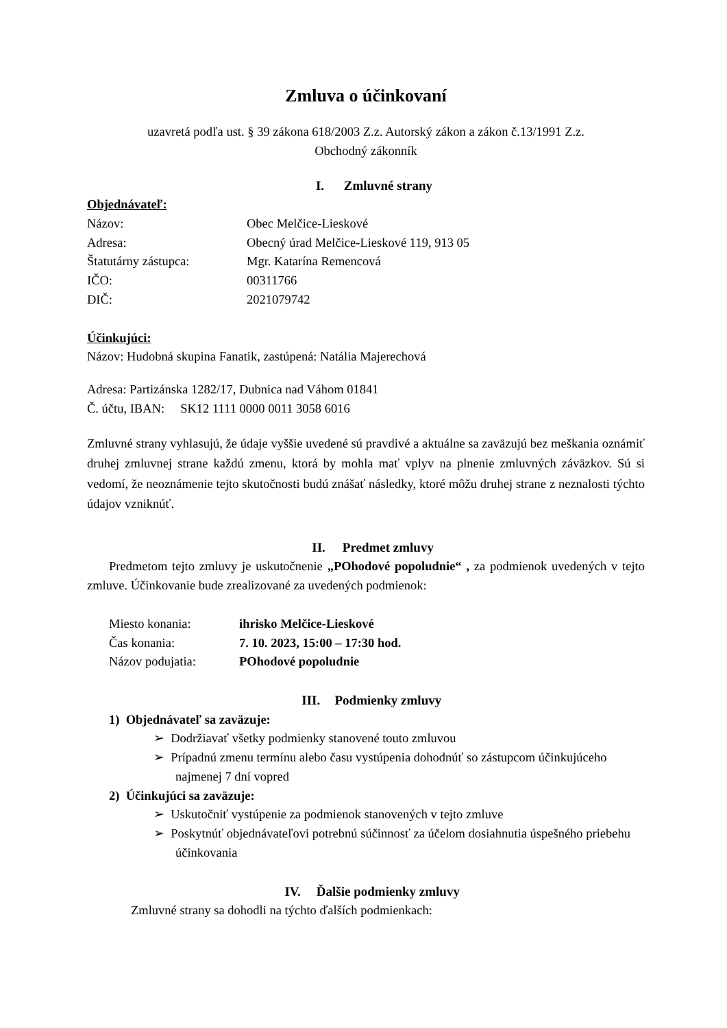Zmluva o účinkovaní
uzavretá podľa ust. § 39 zákona 618/2003 Z.z. Autorský zákon a zákon č.13/1991 Z.z.
Obchodný zákonník
I. Zmluvné strany
Objednávateľ:
Názov: Obec Melčice-Lieskové
Adresa: Obecný úrad Melčice-Lieskové 119, 913 05
Štatutárny zástupca: Mgr. Katarína Remencová
IČO: 00311766
DIČ: 2021079742
Účinkujúci:
Názov: Hudobná skupina Fanatik, zastúpená: Natália Majerechová
Adresa: Partizánska 1282/17, Dubnica nad Váhom 01841
Č. účtu, IBAN: SK12 1111 0000 0011 3058 6016
Zmluvné strany vyhlasujú, že údaje vyššie uvedené sú pravdivé a aktuálne sa zaväzujú bez meškania oznámiť druhej zmluvnej strane každú zmenu, ktorá by mohla mať vplyv na plnenie zmluvných záväzkov. Sú si vedomí, že neoznámenie tejto skutočnosti budú znášať následky, ktoré môžu druhej strane z neznalosti týchto údajov vzniknúť.
II. Predmet zmluvy
Predmetom tejto zmluvy je uskutočnenie „POhodové popoludnie“ , za podmienok uvedených v tejto zmluve. Účinkovanie bude zrealizované za uvedených podmienok:
Miesto konania: ihrisko Melčice-Lieskové
Čas konania: 7. 10. 2023, 15:00 – 17:30 hod.
Názov podujatia: POhodové popoludnie
III. Podmienky zmluvy
1) Objednávateľ sa zaväzuje:
➢ Dodržiavať všetky podmienky stanovené touto zmluvou
➢ Prípadnú zmenu termínu alebo času vystúpenia dohodnúť so zástupcom účinkujúceho najmenej 7 dní vopred
2) Účinkujúci sa zaväzuje:
➢ Uskutočniť vystúpenie za podmienok stanovených v tejto zmluve
➢ Poskytnúť objednávateľovi potrebnú súčinnosť za účelom dosiahnutia úspešného priebehu účinkovania
IV. Ďalšie podmienky zmluvy
Zmluvné strany sa dohodli na týchto ďalších podmienkach: